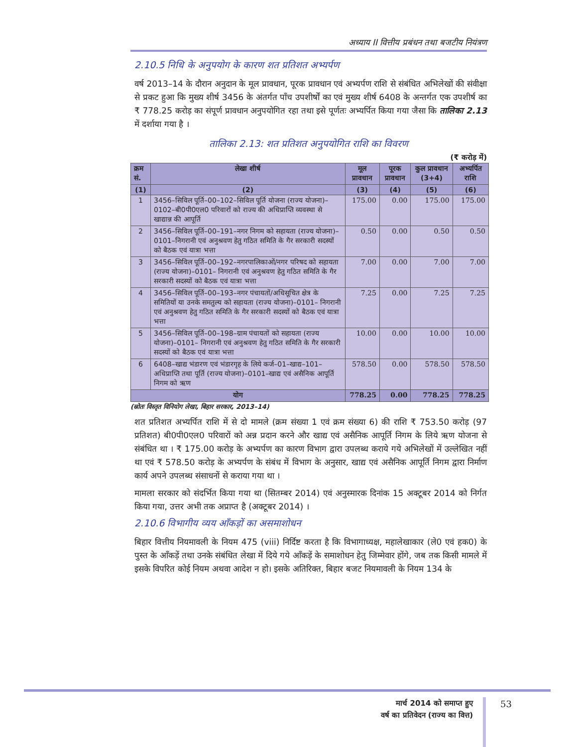अध्याय II वित्तीय प्रबंधन तथा बजटीय नियंत्रण
2.10.5 निधि के अनुपयोग के कारण शत प्रतिशत अभ्यर्पण
वर्ष 2013–14 के दौरान अनुदान के मूल प्रावधान, पूरक प्रावधान एवं अभ्यर्पण राशि से संबंधित अभिलेखों की संवीक्षा से प्रकट हुआ कि मुख्य शीर्ष 3456 के अंतर्गत पाँच उपशीर्षों का एवं मुख्य शीर्ष 6408 के अन्तर्गत एक उपशीर्ष का ₹ 778.25 करोड़ का संपूर्ण प्रावधान अनुपयोगित रहा तथा इसे पूर्णतः अभ्यर्पित किया गया जैसा कि तालिका 2.13 में दर्शाया गया है ।
तालिका 2.13: शत प्रतिशत अनुपयोगित राशि का विवरण
(₹ करोड़ में)
| क्रम सं. | लेखा शीर्ष | मूल प्रावधान | पूरक प्रावधान | कुल प्रावधान (3+4) | अभ्यर्पित राशि |
| --- | --- | --- | --- | --- | --- |
| (1) | (2) | (3) | (4) | (5) | (6) |
| 1 | 3456–सिविल पूर्ति–00–102–सिविल पूर्ति योजना (राज्य योजना)–0102–बी0पी0एल0 परिवारों को राज्य की अधिप्राप्ति व्यवस्था से खाद्यान्न की आपूर्ति | 175.00 | 0.00 | 175.00 | 175.00 |
| 2 | 3456–सिविल पूर्ति–00–191–नगर निगम को सहायता (राज्य योजना)–0101–निगरानी एवं अनुश्रवण हेतु गठित समिति के गैर सरकारी सदस्यों को बैठक एवं यात्रा भत्ता | 0.50 | 0.00 | 0.50 | 0.50 |
| 3 | 3456–सिविल पूर्ति–00–192–नगरपालिकाओं/नगर परिषद को सहायता (राज्य योजना)–0101– निगरानी एवं अनुश्रवण हेतु गठित समिति के गैर सरकारी सदस्यों को बैठक एवं यात्रा भत्ता | 7.00 | 0.00 | 7.00 | 7.00 |
| 4 | 3456–सिविल पूर्ति–00–193–नगर पंचायतों/अधिसूचित क्षेत्र के समितियों या उनके समतुल्य को सहायता (राज्य योजना)–0101– निगरानी एवं अनुश्रवण हेतु गठित समिति के गैर सरकारी सदस्यों को बैठक एवं यात्रा भत्ता | 7.25 | 0.00 | 7.25 | 7.25 |
| 5 | 3456–सिविल पूर्ति–00–198–ग्राम पंचायतों को सहायता (राज्य योजना)–0101– निगरानी एवं अनुश्रवण हेतु गठित समिति के गैर सरकारी सदस्यों को बैठक एवं यात्रा भत्ता | 10.00 | 0.00 | 10.00 | 10.00 |
| 6 | 6408–खाद्य भंडारण एवं भंडारगृह के लिये कर्ज–01–खाद्य–101–अधिप्राप्ति तथा पूर्ति (राज्य योजना)–0101–खाद्य एवं असैनिक आपूर्ति निगम को ऋण | 578.50 | 0.00 | 578.50 | 578.50 |
| योग | | 778.25 | 0.00 | 778.25 | 778.25 |
(स्रोतः विस्तृत विनियोग लेखा, बिहार सरकार, 2013–14)
शत प्रतिशत अभ्यर्पित राशि में से दो मामले (क्रम संख्या 1 एवं क्रम संख्या 6) की राशि ₹ 753.50 करोड़ (97 प्रतिशत) बी0पी0एल0 परिवारों को अन्न प्रदान करने और खाद्य एवं असैनिक आपूर्ति निगम के लिये ऋण योजना से संबंधित था । ₹ 175.00 करोड़ के अभ्यर्पण का कारण विभाग द्वारा उपलब्ध कराये गये अभिलेखों में उल्लेखित नहीं था एवं ₹ 578.50 करोड़ के अभ्यर्पण के संबंध में विभाग के अनुसार, खाद्य एवं असैनिक आपूर्ति निगम द्वारा निर्माण कार्य अपने उपलब्ध संसाधनों से कराया गया था ।
मामला सरकार को संदर्भित किया गया था (सितम्बर 2014) एवं अनुस्मारक दिनांक 15 अक्टूबर 2014 को निर्गत किया गया, उत्तर अभी तक अप्राप्त है (अक्टूबर 2014) ।
2.10.6 विभागीय व्यय आँकड़ों का असमाशोधन
बिहार वित्तीय नियमावली के नियम 475 (viii) निर्दिष्ट करता है कि विभागाध्यक्ष, महालेखाकार (ले0 एवं हक0) के पुस्त के आँकड़ें तथा उनके संबंधित लेखा में दिये गये आँकड़ें के समाशोधन हेतु जिम्मेवार होंगे, जब तक किसी मामले में इसके विपरित कोई नियम अथवा आदेश न हो। इसके अतिरिक्त, बिहार बजट नियमावली के नियम 134 के
मार्च 2014 को समाप्त हुए
वर्ष का प्रतिवेदन (राज्य का वित्त)
53